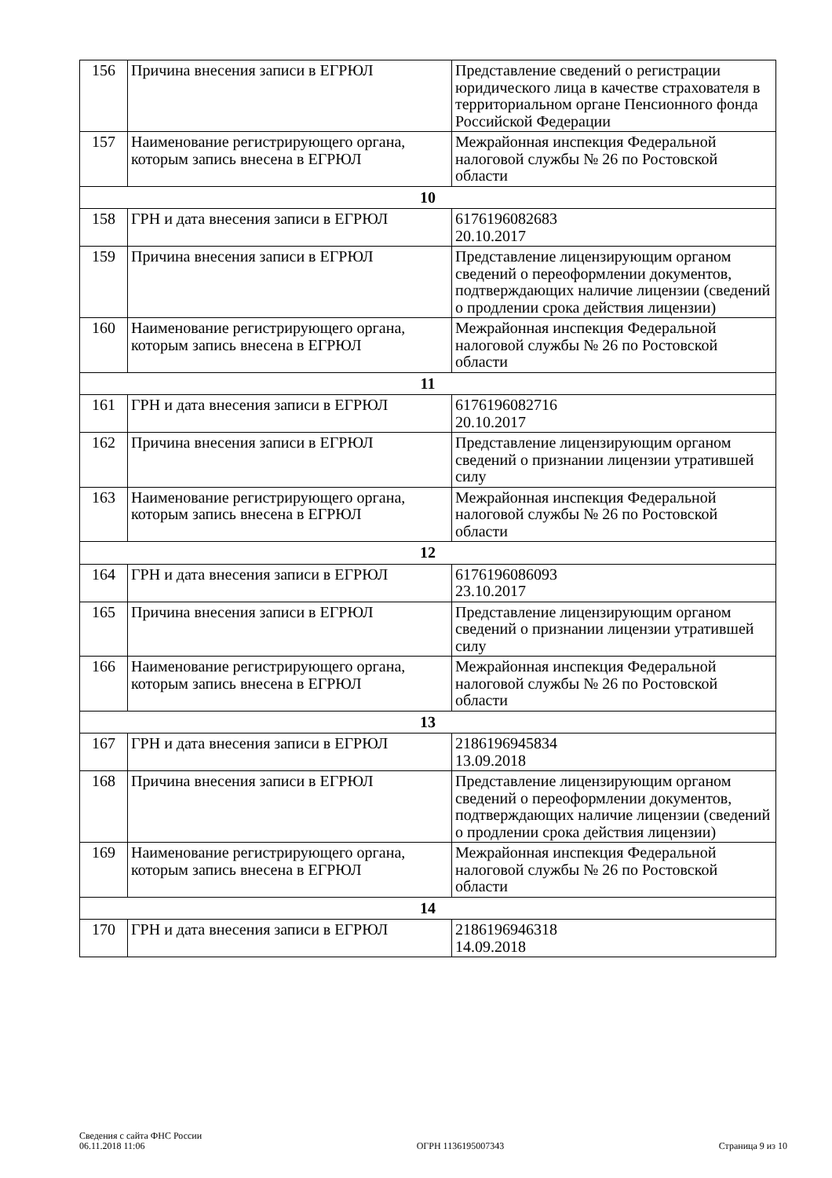| 156 | Причина внесения записи в ЕГРЮЛ | Представление сведений о регистрации юридического лица в качестве страхователя в территориальном органе Пенсионного фонда Российской Федерации |
| 157 | Наименование регистрирующего органа, которым запись внесена в ЕГРЮЛ | Межрайонная инспекция Федеральной налоговой службы № 26 по Ростовской области |
| 10 | | |
| 158 | ГРН и дата внесения записи в ЕГРЮЛ | 6176196082683 20.10.2017 |
| 159 | Причина внесения записи в ЕГРЮЛ | Представление лицензирующим органом сведений о переоформлении документов, подтверждающих наличие лицензии (сведений о продлении срока действия лицензии) |
| 160 | Наименование регистрирующего органа, которым запись внесена в ЕГРЮЛ | Межрайонная инспекция Федеральной налоговой службы № 26 по Ростовской области |
| 11 | | |
| 161 | ГРН и дата внесения записи в ЕГРЮЛ | 6176196082716 20.10.2017 |
| 162 | Причина внесения записи в ЕГРЮЛ | Представление лицензирующим органом сведений о признании лицензии утратившей силу |
| 163 | Наименование регистрирующего органа, которым запись внесена в ЕГРЮЛ | Межрайонная инспекция Федеральной налоговой службы № 26 по Ростовской области |
| 12 | | |
| 164 | ГРН и дата внесения записи в ЕГРЮЛ | 6176196086093 23.10.2017 |
| 165 | Причина внесения записи в ЕГРЮЛ | Представление лицензирующим органом сведений о признании лицензии утратившей силу |
| 166 | Наименование регистрирующего органа, которым запись внесена в ЕГРЮЛ | Межрайонная инспекция Федеральной налоговой службы № 26 по Ростовской области |
| 13 | | |
| 167 | ГРН и дата внесения записи в ЕГРЮЛ | 2186196945834 13.09.2018 |
| 168 | Причина внесения записи в ЕГРЮЛ | Представление лицензирующим органом сведений о переоформлении документов, подтверждающих наличие лицензии (сведений о продлении срока действия лицензии) |
| 169 | Наименование регистрирующего органа, которым запись внесена в ЕГРЮЛ | Межрайонная инспекция Федеральной налоговой службы № 26 по Ростовской области |
| 14 | | |
| 170 | ГРН и дата внесения записи в ЕГРЮЛ | 2186196946318 14.09.2018 |
Сведения с сайта ФНС России
06.11.2018 11:06
ОГРН 1136195007343
Страница 9 из 10